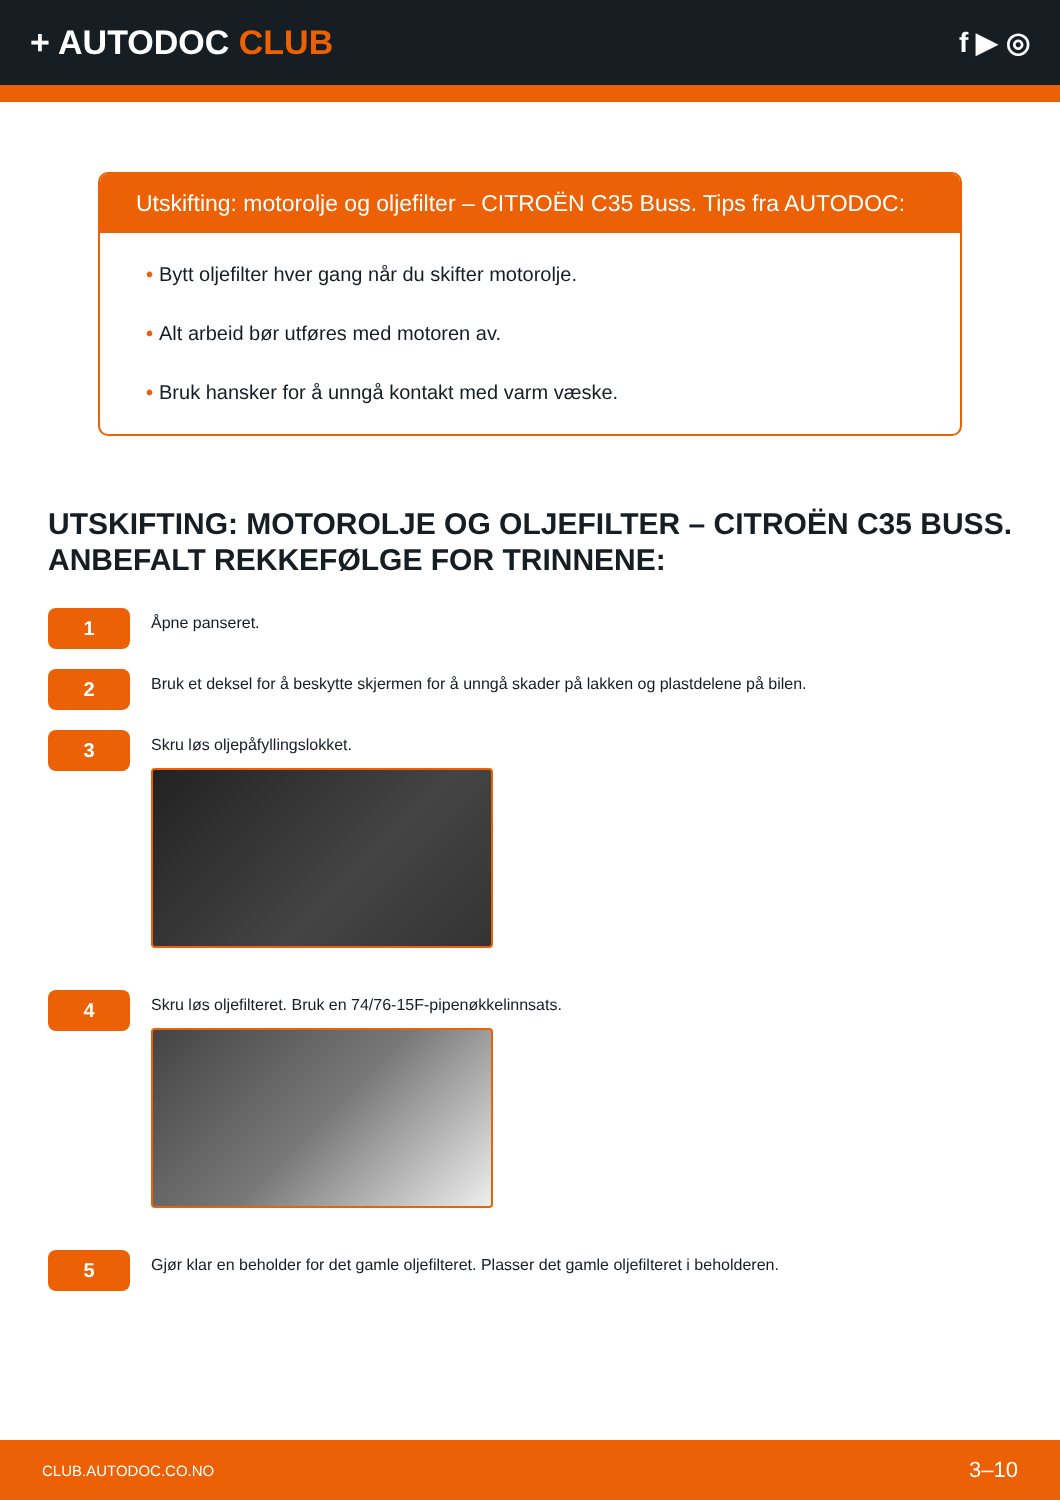+ AUTODOC CLUB
f ▶ ◎
Utskifting: motorolje og oljefilter – CITROËN C35 Buss. Tips fra AUTODOC:
• Bytt oljefilter hver gang når du skifter motorolje.
• Alt arbeid bør utføres med motoren av.
• Bruk hansker for å unngå kontakt med varm væske.
UTSKIFTING: MOTOROLJE OG OLJEFILTER – CITROËN C35 BUSS. ANBEFALT REKKEFØLGE FOR TRINNENE:
1
Åpne panseret.
2
Bruk et deksel for å beskytte skjermen for å unngå skader på lakken og plastdelene på bilen.
3
Skru løs oljepåfyllingslokket.
4
Skru løs oljefilteret. Bruk en 74/76-15F-pipenøkkelinnsats.
5
Gjør klar en beholder for det gamle oljefilteret. Plasser det gamle oljefilteret i beholderen.
CLUB.AUTODOC.CO.NO 3–10